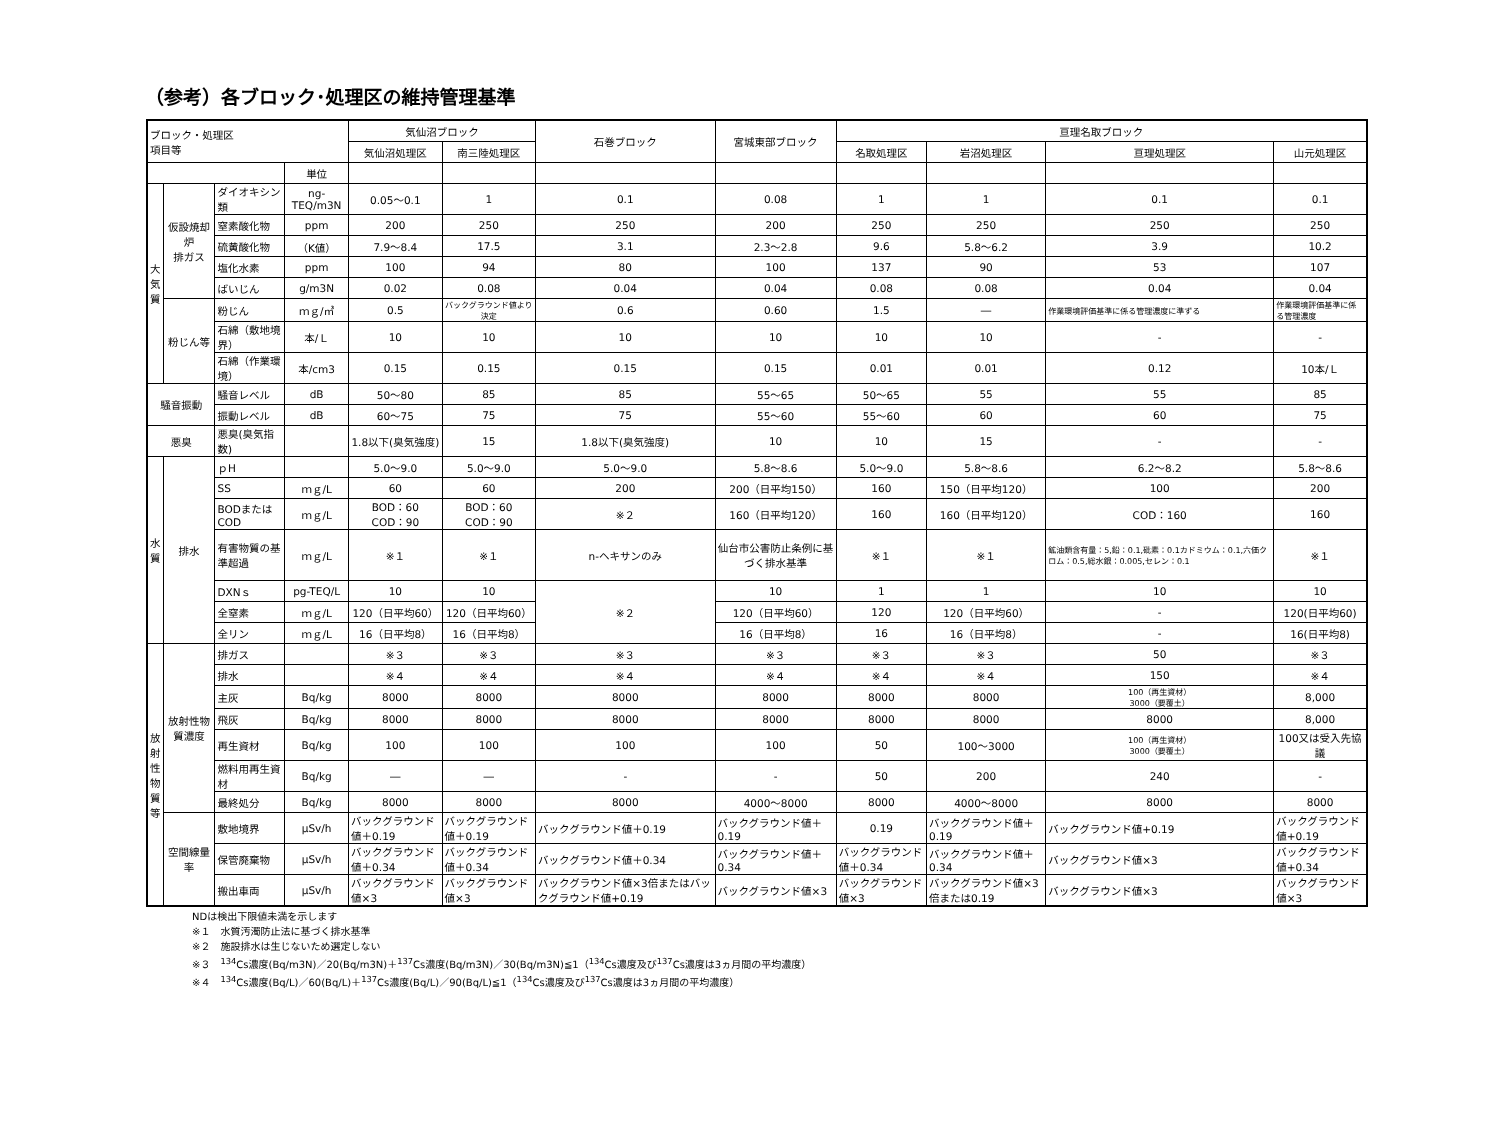（参考）各ブロック･処理区の維持管理基準
| ブロック・処理区 項目等 | | | | 気仙沼ブロック | | 石巻ブロック | 宮城東部ブロック | 亘理名取ブロック | | | |
| --- | --- | --- | --- | --- | --- | --- | --- | --- | --- | --- | --- |
| | | | | 気仙沼処理区 | 南三陸処理区 | | | 名取処理区 | 岩沼処理区 | 亘理処理区 | 山元処理区 |
| | | | 単位 | | | | | | | | |
| 大 気 質 | 仮設焼却炉 排ガス | ダイオキシン類 | ng-TEQ/m3N | 0.05～0.1 | 1 | 0.1 | 0.08 | 1 | 1 | 0.1 | 0.1 |
| | | 窒素酸化物 | ppm | 200 | 250 | 250 | 200 | 250 | 250 | 250 | 250 |
| | | 硫黄酸化物 | （K値） | 7.9～8.4 | 17.5 | 3.1 | 2.3～2.8 | 9.6 | 5.8～6.2 | 3.9 | 10.2 |
| | | 塩化水素 | ppm | 100 | 94 | 80 | 100 | 137 | 90 | 53 | 107 |
| | | ばいじん | g/m3N | 0.02 | 0.08 | 0.04 | 0.04 | 0.08 | 0.08 | 0.04 | 0.04 |
| | 粉じん等 | 粉じん | ｍｇ/㎥ | 0.5 | バックグラウンド値より決定 | 0.6 | 0.60 | 1.5 | ― | 作業環境評価基準に係る管理濃度に準ずる | 作業環境評価基準に係る管理濃度 |
| | | 石綿（敷地境界） | 本/Ｌ | 10 | 10 | 10 | 10 | 10 | 10 | - | - |
| | | 石綿（作業環境） | 本/cm3 | 0.15 | 0.15 | 0.15 | 0.15 | 0.01 | 0.01 | 0.12 | 10本/Ｌ |
| 騒音振動 | | 騒音レベル | dB | 50～80 | 85 | 85 | 55～65 | 50～65 | 55 | 55 | 85 |
| | | 振動レベル | dB | 60～75 | 75 | 75 | 55～60 | 55～60 | 60 | 60 | 75 |
| 悪臭 | | 悪臭(臭気指数) | | 1.8以下(臭気強度) | 15 | 1.8以下(臭気強度) | 10 | 10 | 15 | - | - |
| 水 質 | 排水 | ｐH | | 5.0～9.0 | 5.0～9.0 | 5.0～9.0 | 5.8～8.6 | 5.0～9.0 | 5.8～8.6 | 6.2～8.2 | 5.8～8.6 |
| | | SS | ｍｇ/L | 60 | 60 | 200 | 200（日平均150） | 160 | 150（日平均120） | 100 | 200 |
| | | BODまたはCOD | ｍｇ/L | BOD：60 COD：90 | BOD：60 COD：90 | ※２ | 160（日平均120） | 160 | 160（日平均120） | COD：160 | 160 |
| | | 有害物質の基準超過 | ｍｇ/L | ※１ | ※１ | n-ヘキサンのみ | 仙台市公害防止条例に基づく排水基準 | ※１ | ※１ | 鉱油類含有量：5,鉛：0.1,砒素：0.1カドミウム：0.1,六価クロム：0.5,総水銀：0.005,セレン：0.1 | ※１ |
| | | DXNｓ | pg-TEQ/L | 10 | 10 | ※２ | 10 | 1 | 1 | 10 | 10 |
| | | 全窒素 | ｍｇ/L | 120（日平均60） | 120（日平均60） | | 120（日平均60） | 120 | 120（日平均60） | - | 120(日平均60) |
| | | 全リン | ｍｇ/L | 16（日平均8） | 16（日平均8） | | 16（日平均8） | 16 | 16（日平均8） | - | 16(日平均8) |
| 放 射 性 物 質 等 | 放射性物質濃度 | 排ガス | | ※３ | ※３ | ※３ | ※３ | ※３ | ※３ | 50 | ※３ |
| | | 排水 | | ※４ | ※４ | ※４ | ※４ | ※４ | ※４ | 150 | ※４ |
| | | 主灰 | Bq/kg | 8000 | 8000 | 8000 | 8000 | 8000 | 8000 | 100（再生資材） 3000（要覆土） | 8,000 |
| | | 飛灰 | Bq/kg | 8000 | 8000 | 8000 | 8000 | 8000 | 8000 | 8000 | 8,000 |
| | | 再生資材 | Bq/kg | 100 | 100 | 100 | 100 | 50 | 100～3000 | 100（再生資材） 3000（要覆土） | 100又は受入先協議 |
| | | 燃料用再生資材 | Bq/kg | ― | ― | - | - | 50 | 200 | 240 | - |
| | | 最終処分 | Bq/kg | 8000 | 8000 | 8000 | 4000～8000 | 8000 | 4000～8000 | 8000 | 8000 |
| | 空間線量率 | 敷地境界 | μSv/h | バックグラウンド値＋0.19 | バックグラウンド値＋0.19 | バックグラウンド値＋0.19 | バックグラウンド値＋0.19 | 0.19 | バックグラウンド値＋0.19 | バックグラウンド値+0.19 | バックグラウンド値+0.19 |
| | | 保管廃棄物 | μSv/h | バックグラウンド値＋0.34 | バックグラウンド値＋0.34 | バックグラウンド値＋0.34 | バックグラウンド値＋0.34 | バックグラウンド値＋0.34 | バックグラウンド値＋0.34 | バックグラウンド値×3 | バックグラウンド値+0.34 |
| | | 搬出車両 | μSv/h | バックグラウンド値×3 | バックグラウンド値×3 | バックグラウンド値×3倍またはバックグラウンド値+0.19 | バックグラウンド値×3 | バックグラウンド値×3 | バックグラウンド値×3倍または0.19 | バックグラウンド値×3 | バックグラウンド値×3 |
NDは検出下限値未満を示します
※１　水質汚濁防止法に基づく排水基準
※２　施設排水は生じないため選定しない
※３　<sup>134</sup>Cs濃度(Bq/m3N)／20(Bq/m3N)＋<sup>137</sup>Cs濃度(Bq/m3N)／30(Bq/m3N)≦1（<sup>134</sup>Cs濃度及び<sup>137</sup>Cs濃度は3ヵ月間の平均濃度）
※４　<sup>134</sup>Cs濃度(Bq/L)／60(Bq/L)＋<sup>137</sup>Cs濃度(Bq/L)／90(Bq/L)≦1（<sup>134</sup>Cs濃度及び<sup>137</sup>Cs濃度は3ヵ月間の平均濃度）